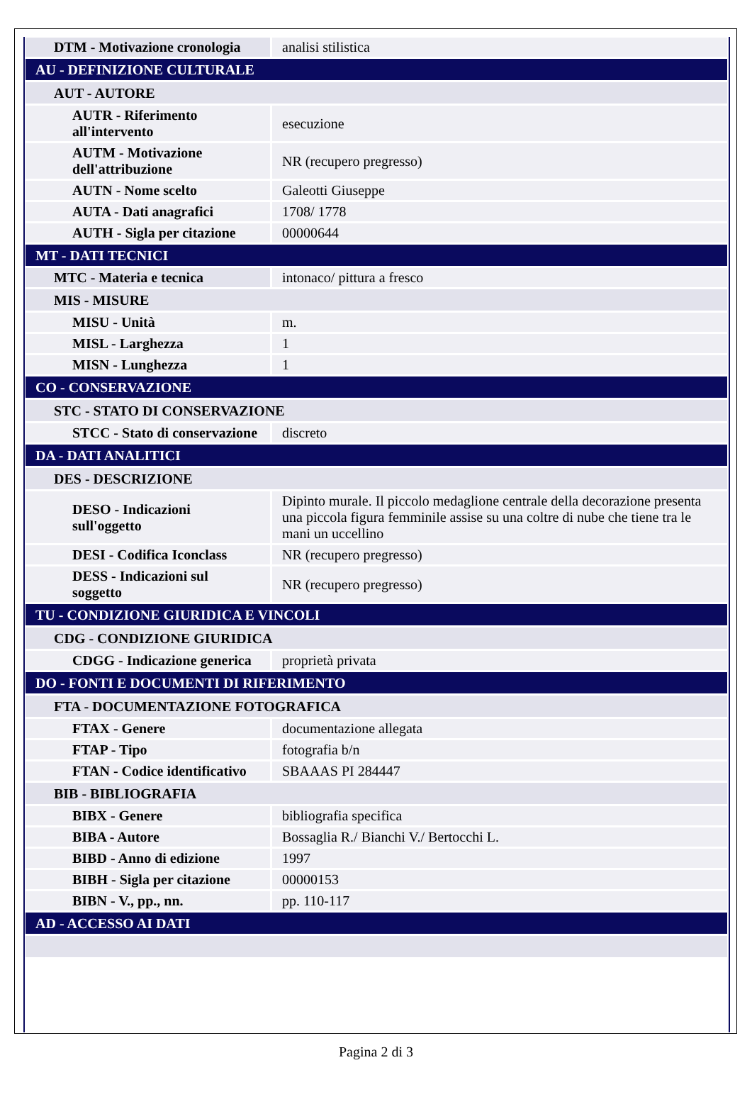| DTM - Motivazione cronologia | analisi stilistica |
| AU - DEFINIZIONE CULTURALE | |
| AUT - AUTORE | |
| AUTR - Riferimento all'intervento | esecuzione |
| AUTM - Motivazione dell'attribuzione | NR (recupero pregresso) |
| AUTN - Nome scelto | Galeotti Giuseppe |
| AUTA - Dati anagrafici | 1708/ 1778 |
| AUTH - Sigla per citazione | 00000644 |
| MT - DATI TECNICI | |
| MTC - Materia e tecnica | intonaco/ pittura a fresco |
| MIS - MISURE | |
| MISU - Unità | m. |
| MISL - Larghezza | 1 |
| MISN - Lunghezza | 1 |
| CO - CONSERVAZIONE | |
| STC - STATO DI CONSERVAZIONE | |
| STCC - Stato di conservazione | discreto |
| DA - DATI ANALITICI | |
| DES - DESCRIZIONE | |
| DESO - Indicazioni sull'oggetto | Dipinto murale. Il piccolo medaglione centrale della decorazione presenta una piccola figura femminile assise su una coltre di nube che tiene tra le mani un uccellino |
| DESI - Codifica Iconclass | NR (recupero pregresso) |
| DESS - Indicazioni sul soggetto | NR (recupero pregresso) |
| TU - CONDIZIONE GIURIDICA E VINCOLI | |
| CDG - CONDIZIONE GIURIDICA | |
| CDGG - Indicazione generica | proprietà privata |
| DO - FONTI E DOCUMENTI DI RIFERIMENTO | |
| FTA - DOCUMENTAZIONE FOTOGRAFICA | |
| FTAX - Genere | documentazione allegata |
| FTAP - Tipo | fotografia b/n |
| FTAN - Codice identificativo | SBAAAS PI 284447 |
| BIB - BIBLIOGRAFIA | |
| BIBX - Genere | bibliografia specifica |
| BIBA - Autore | Bossaglia R./ Bianchi V./ Bertocchi L. |
| BIBD - Anno di edizione | 1997 |
| BIBH - Sigla per citazione | 00000153 |
| BIBN - V., pp., nn. | pp. 110-117 |
| AD - ACCESSO AI DATI | |
Pagina 2 di 3